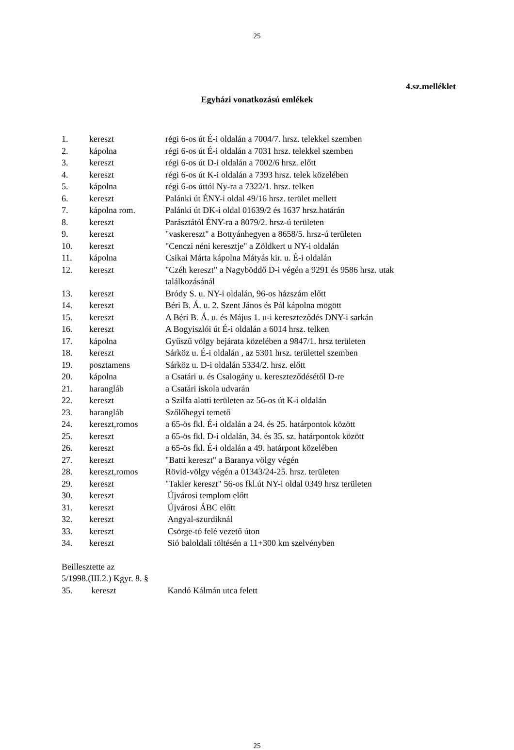25
4.sz.melléklet
Egyházi vonatkozású emlékek
| 1. | kereszt | régi 6-os út É-i oldalán a 7004/7. hrsz. telekkel szemben |
| 2. | kápolna | régi 6-os út É-i oldalán a 7031 hrsz. telekkel szemben |
| 3. | kereszt | régi 6-os út D-i oldalán a 7002/6 hrsz. előtt |
| 4. | kereszt | régi 6-os út K-i oldalán a 7393 hrsz. telek közelében |
| 5. | kápolna | régi 6-os úttól Ny-ra a 7322/1. hrsz. telken |
| 6. | kereszt | Palánki út ÉNY-i oldal 49/16 hrsz. terület mellett |
| 7. | kápolna rom. | Palánki út DK-i oldal 01639/2 és 1637 hrsz.határán |
| 8. | kereszt | Parásztától ÉNY-ra a 8079/2. hrsz-ú területen |
| 9. | kereszt | "vaskereszt" a Bottyánhegyen a 8658/5. hrsz-ú területen |
| 10. | kereszt | "Cenczi néni keresztje" a Zöldkert u NY-i oldalán |
| 11. | kápolna | Csikai Márta kápolna Mátyás kir. u. É-i oldalán |
| 12. | kereszt | "Czéh kereszt" a Nagyböddő D-i végén a 9291 és 9586 hrsz. utak találkozásánál |
| 13. | kereszt | Bródy S. u. NY-i oldalán, 96-os házszám előtt |
| 14. | kereszt | Béri B. Á. u. 2. Szent János és Pál kápolna mögött |
| 15. | kereszt | A Béri B. Á. u. és Május 1. u-i kereszteződés DNY-i sarkán |
| 16. | kereszt | A Bogyiszlói út É-i oldalán a 6014 hrsz. telken |
| 17. | kápolna | Gyűszű völgy bejárata közelében a 9847/1. hrsz területen |
| 18. | kereszt | Sárköz u. É-i oldalán , az 5301 hrsz. területtel szemben |
| 19. | posztamens | Sárköz u. D-i oldalán 5334/2. hrsz. előtt |
| 20. | kápolna | a Csatári u. és Csalogány u. kereszteződésétől D-re |
| 21. | harangláb | a Csatári iskola udvarán |
| 22. | kereszt | a Szilfa alatti területen az 56-os út K-i oldalán |
| 23. | harangláb | Szőlőhegyi temető |
| 24. | kereszt,romos | a 65-ös fkl. É-i oldalán a 24. és 25. határpontok között |
| 25. | kereszt | a 65-ös fkl. D-i oldalán, 34. és 35. sz. határpontok között |
| 26. | kereszt | a 65-ös fkl. É-i oldalán a 49. határpont közelében |
| 27. | kereszt | "Batti kereszt" a Baranya völgy végén |
| 28. | kereszt,romos | Rövid-völgy végén a 01343/24-25. hrsz. területen |
| 29. | kereszt | "Takler kereszt" 56-os fkl.út NY-i oldal 0349 hrsz területen |
| 30. | kereszt | Újvárosi templom előtt |
| 31. | kereszt | Újvárosi ÁBC előtt |
| 32. | kereszt | Angyal-szurdiknál |
| 33. | kereszt | Csörge-tó felé vezető úton |
| 34. | kereszt | Sió baloldali töltésén a 11+300 km szelvényben |
Beillesztette az
5/1998.(III.2.) Kgyr. 8. §
| 35. | kereszt | Kandó Kálmán utca felett |
25